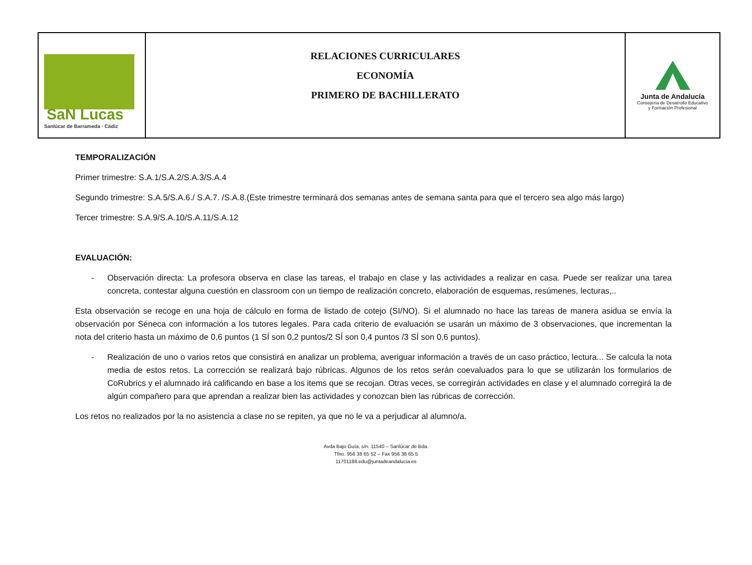| SaN Lucas Sanlúcar de Barrameda · Cádiz | RELACIONES CURRICULARES ECONOMÍA PRIMERO DE BACHILLERATO | Junta de Andalucía Consejería de Desarrollo Educativo y Formación Profesional |
TEMPORALIZACIÓN
Primer trimestre: S.A.1/S.A.2/S.A.3/S.A.4
Segundo trimestre: S.A.5/S.A.6./ S.A.7. /S.A.8.(Este trimestre terminará dos semanas antes de semana santa para que el tercero sea algo más largo)
Tercer trimestre: S.A.9/S.A.10/S.A.11/S.A.12
EVALUACIÓN:
- Observación directa: La profesora observa en clase las tareas, el trabajo en clase y las actividades a realizar en casa. Puede ser realizar una tarea concreta, contestar alguna cuestión en classroom con un tiempo de realización concreto, elaboración de esquemas, resúmenes, lecturas,..
Esta observación se recoge en una hoja de cálculo en forma de listado de cotejo (SI/NO). Si el alumnado no hace las tareas de manera asidua se envía la observación por Séneca con información a los tutores legales. Para cada criterio de evaluación se usarán un máximo de 3 observaciones, que incrementan la nota del criterio hasta un máximo de 0,6 puntos (1 SÍ son 0,2 puntos/2 SÍ son 0,4 puntos /3 SÍ son 0,6 puntos).
- Realización de uno o varios retos que consistirá en analizar un problema, averiguar información a través de un caso práctico, lectura... Se calcula la nota media de estos retos. La corrección se realizará bajo rúbricas. Algunos de los retos serán coevaluados para lo que se utilizarán los formularios de CoRubrics y el alumnado irá calificando en base a los items que se recojan. Otras veces, se corregirán actividades en clase y el alumnado corregirá la de algún compañero para que aprendan a realizar bien las actividades y conozcan bien las rúbricas de corrección.
Los retos no realizados por la no asistencia a clase no se repiten, ya que no le va a perjudicar al alumno/a.
Avda Bajo Guía, s/n. 11540 – Sanlúcar de Bda.
Tfno. 956 38 65 52 – Fax 956 38 65 5
11701188.edu@juntadeandalucia.es